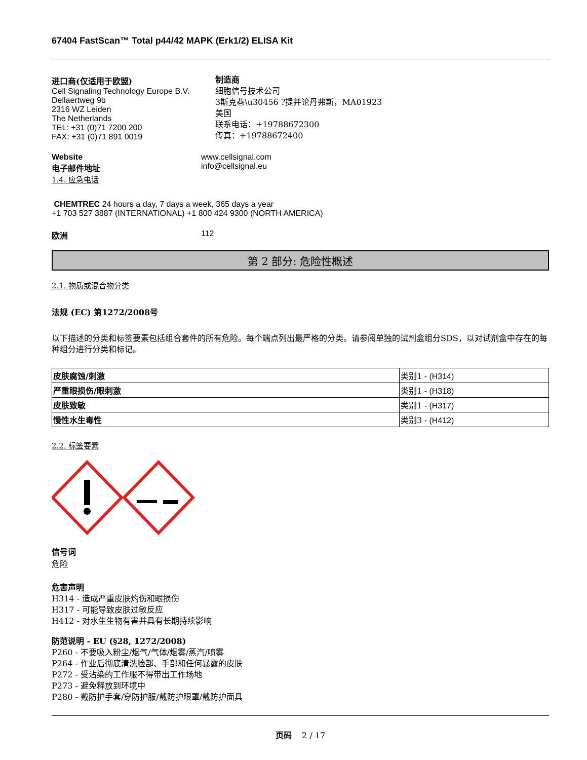67404 FastScan™ Total p44/42 MAPK (Erk1/2) ELISA Kit
进口商(仅适用于欧盟)
Cell Signaling Technology Europe B.V.
Dellaertweg 9b
2316 WZ Leiden
The Netherlands
TEL: +31 (0)71 7200 200
FAX: +31 (0)71 891 0019
制造商
细胞信号技术公司
3斯克巷\u30456 ?提并论丹弗斯，MA01923
美国
联系电话：+19788672300
传真：+19788672400
Website
电子邮件地址
www.cellsignal.com
info@cellsignal.eu
1.4. 应急电话
CHEMTREC 24 hours a day, 7 days a week, 365 days a year
+1 703 527 3887 (INTERNATIONAL) +1 800 424 9300 (NORTH AMERICA)
欧洲 112
第 2 部分: 危险性概述
2.1. 物质或混合物分类
法规 (EC) 第1272/2008号
以下描述的分类和标签要素包括组合套件的所有危险。每个端点列出最严格的分类。请参阅单独的试剂盒组分SDS，以对试剂盒中存在的每种组分进行分类和标记。
| 皮肤腐蚀/刺激 | 类别1 - (H314) |
| 严重眼损伤/眼刺激 | 类别1 - (H318) |
| 皮肤致敏 | 类别1 - (H317) |
| 慢性水生毒性 | 类别3 - (H412) |
2.2. 标签要素
信号词
危险
危害声明
H314 - 造成严重皮肤灼伤和眼损伤
H317 - 可能导致皮肤过敏反应
H412 - 对水生生物有害并具有长期持续影响
防范说明 - EU (§28, 1272/2008)
P260 - 不要吸入粉尘/烟气/气体/烟雾/蒸汽/喷雾
P264 - 作业后彻底清洗脸部、手部和任何暴露的皮肤
P272 - 受沾染的工作服不得带出工作场地
P273 - 避免释放到环境中
P280 - 戴防护手套/穿防护服/戴防护眼罩/戴防护面具
页码 2 / 17